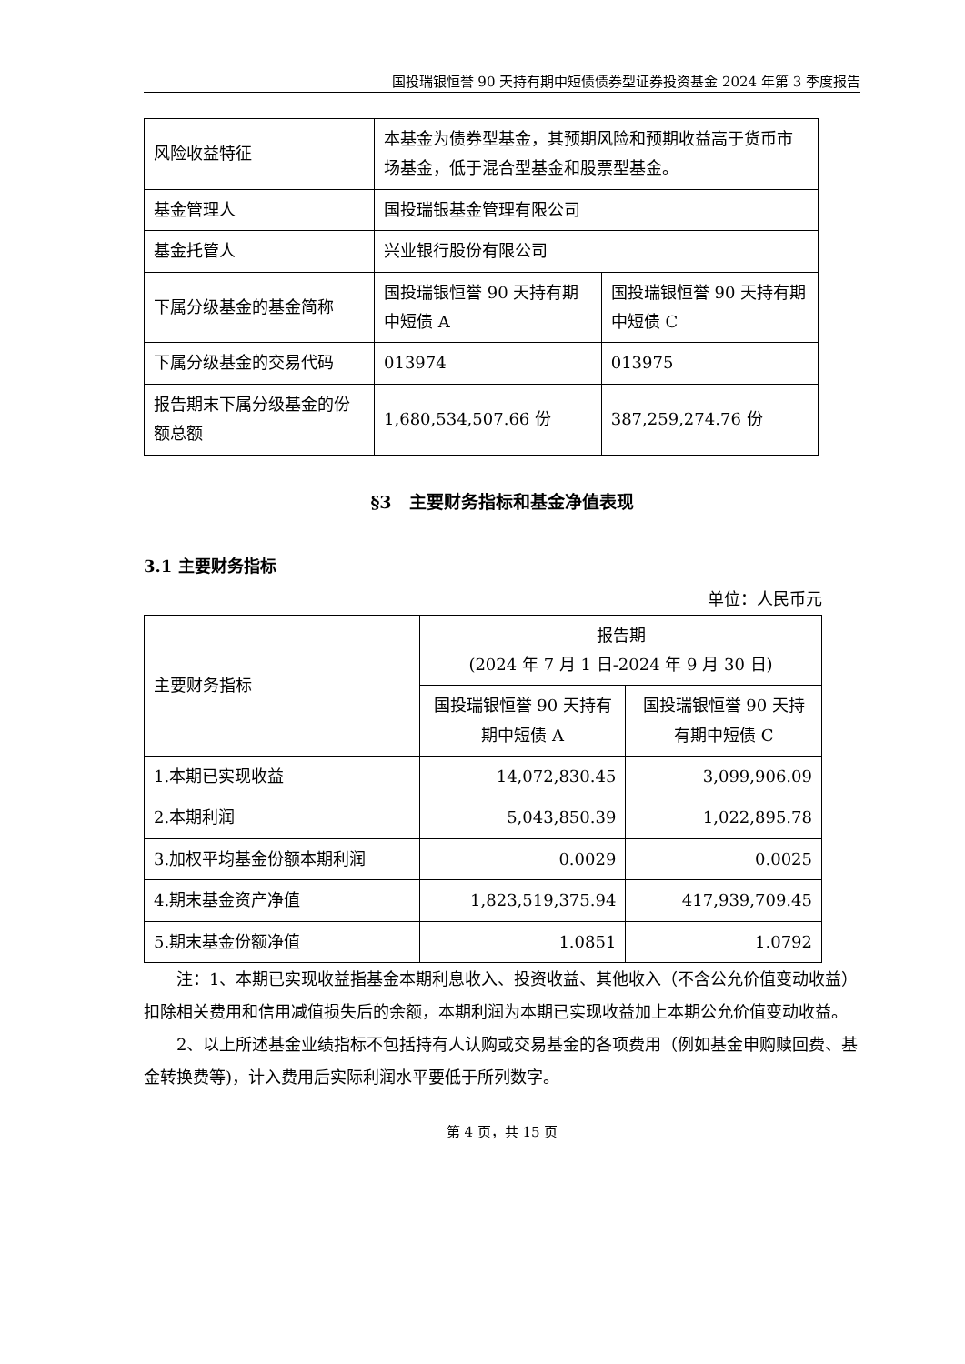国投瑞银恒誉 90 天持有期中短债债券型证券投资基金 2024 年第 3 季度报告
| 风险收益特征 | 本基金为债券型基金，其预期风险和预期收益高于货币市场基金，低于混合型基金和股票型基金。 | |
| 基金管理人 | 国投瑞银基金管理有限公司 | |
| 基金托管人 | 兴业银行股份有限公司 | |
| 下属分级基金的基金简称 | 国投瑞银恒誉 90 天持有期中短债 A | 国投瑞银恒誉 90 天持有期中短债 C |
| 下属分级基金的交易代码 | 013974 | 013975 |
| 报告期末下属分级基金的份额总额 | 1,680,534,507.66 份 | 387,259,274.76 份 |
§3　主要财务指标和基金净值表现
3.1 主要财务指标
单位：人民币元
| 主要财务指标 | 报告期 (2024 年 7 月 1 日-2024 年 9 月 30 日) | |
| | 国投瑞银恒誉 90 天持有期中短债 A | 国投瑞银恒誉 90 天持有期中短债 C |
| 1.本期已实现收益 | 14,072,830.45 | 3,099,906.09 |
| 2.本期利润 | 5,043,850.39 | 1,022,895.78 |
| 3.加权平均基金份额本期利润 | 0.0029 | 0.0025 |
| 4.期末基金资产净值 | 1,823,519,375.94 | 417,939,709.45 |
| 5.期末基金份额净值 | 1.0851 | 1.0792 |
注：1、本期已实现收益指基金本期利息收入、投资收益、其他收入（不含公允价值变动收益）扣除相关费用和信用减值损失后的余额，本期利润为本期已实现收益加上本期公允价值变动收益。
2、以上所述基金业绩指标不包括持有人认购或交易基金的各项费用（例如基金申购赎回费、基金转换费等)，计入费用后实际利润水平要低于所列数字。
第 4 页，共 15 页